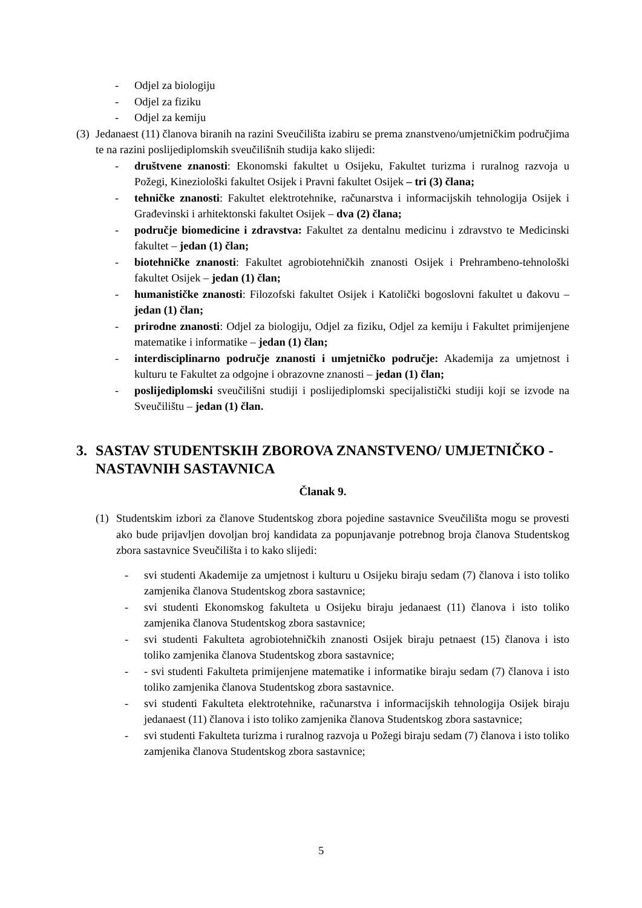- Odjel za biologiju
- Odjel za fiziku
- Odjel za kemiju
(3) Jedanaest (11) članova biranih na razini Sveučilišta izabiru se prema znanstveno/umjetničkim područjima te na razini poslijediplomskih sveučilišnih studija kako slijedi:
- društvene znanosti: Ekonomski fakultet u Osijeku, Fakultet turizma i ruralnog razvoja u Požegi, Kineziološki fakultet Osijek i Pravni fakultet Osijek – tri (3) člana;
- tehničke znanosti: Fakultet elektrotehnike, računarstva i informacijskih tehnologija Osijek i Građevinski i arhitektonski fakultet Osijek – dva (2) člana;
- područje biomedicine i zdravstva: Fakultet za dentalnu medicinu i zdravstvo te Medicinski fakultet – jedan (1) član;
- biotehničke znanosti: Fakultet agrobiotehničkih znanosti Osijek i Prehrambeno-tehnološki fakultet Osijek – jedan (1) član;
- humanističke znanosti: Filozofski fakultet Osijek i Katolički bogoslovni fakultet u đakovu – jedan (1) član;
- prirodne znanosti: Odjel za biologiju, Odjel za fiziku, Odjel za kemiju i Fakultet primijenjene matematike i informatike – jedan (1) član;
- interdisciplinarno područje znanosti i umjetničko područje: Akademija za umjetnost i kulturu te Fakultet za odgojne i obrazovne znanosti – jedan (1) član;
- poslijediplomski sveučilišni studiji i poslijediplomski specijalistički studiji koji se izvode na Sveučilištu – jedan (1) član.
3. SASTAV STUDENTSKIH ZBOROVA ZNANSTVENO/ UMJETNIČKO - NASTAVNIH SASTAVNICA
Članak 9.
(1) Studentskim izbori za članove Studentskog zbora pojedine sastavnice Sveučilišta mogu se provesti ako bude prijavljen dovoljan broj kandidata za popunjavanje potrebnog broja članova Studentskog zbora sastavnice Sveučilišta i to kako slijedi:
- svi studenti Akademije za umjetnost i kulturu u Osijeku biraju sedam (7) članova i isto toliko zamjenika članova Studentskog zbora sastavnice;
- svi studenti Ekonomskog fakulteta u Osijeku biraju jedanaest (11) članova i isto toliko zamjenika članova Studentskog zbora sastavnice;
- svi studenti Fakulteta agrobiotehničkih znanosti Osijek biraju petnaest (15) članova i isto toliko zamjenika članova Studentskog zbora sastavnice;
- - svi studenti Fakulteta primijenjene matematike i informatike biraju sedam (7) članova i isto toliko zamjenika članova Studentskog zbora sastavnice.
- svi studenti Fakulteta elektrotehnike, računarstva i informacijskih tehnologija Osijek biraju jedanaest (11) članova i isto toliko zamjenika članova Studentskog zbora sastavnice;
- svi studenti Fakulteta turizma i ruralnog razvoja u Požegi biraju sedam (7) članova i isto toliko zamjenika članova Studentskog zbora sastavnice;
5